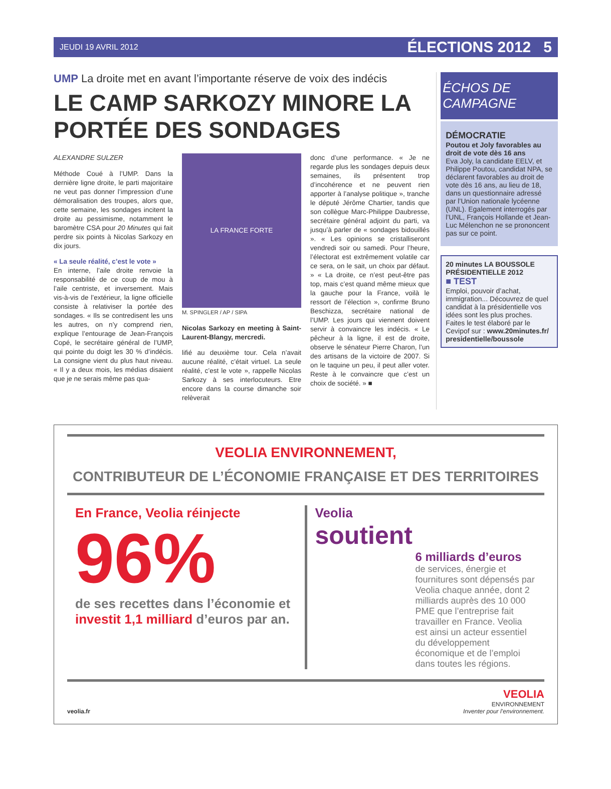JEUDI 19 AVRIL 2012 ÉLECTIONS 2012 5
UMP La droite met en avant l’importante réserve de voix des indécis
LE CAMP SARKOZY MINORE LA PORTÉE DES SONDAGES
ALEXANDRE SULZER
Méthode Coué à l’UMP. Dans la dernière ligne droite, le parti majoritaire ne veut pas donner l’impression d’une démoralisation des troupes, alors que, cette semaine, les sondages incitent la droite au pessimisme, notamment le baromètre CSA pour 20 Minutes qui fait perdre six points à Nicolas Sarkozy en dix jours.
« La seule réalité, c’est le vote »
En interne, l’aile droite renvoie la responsabilité de ce coup de mou à l’aile centriste, et inversement. Mais vis-à-vis de l’extérieur, la ligne officielle consiste à relativiser la portée des sondages. « Ils se contredisent les uns les autres, on n’y comprend rien, explique l’entourage de Jean-François Copé, le secrétaire général de l’UMP, qui pointe du doigt les 30 % d’indécis. La consigne vient du plus haut niveau. « Il y a deux mois, les médias disaient que je ne serais même pas qua-
LA FRANCE FORTE
M. SPINGLER / AP / SIPA
Nicolas Sarkozy en meeting à Saint-Laurent-Blangy, mercredi.
lifié au deuxième tour. Cela n’avait aucune réalité, c’était virtuel. La seule réalité, c’est le vote », rappelle Nicolas Sarkozy à ses interlocuteurs. Etre encore dans la course dimanche soir relèverait
donc d’une performance. « Je ne regarde plus les sondages depuis deux semaines, ils présentent trop d’incohérence et ne peuvent rien apporter à l’analyse politique », tranche le député Jérôme Chartier, tandis que son collègue Marc-Philippe Daubresse, secrétaire général adjoint du parti, va jusqu’à parler de « sondages bidouillés ». « Les opinions se cristalliseront vendredi soir ou samedi. Pour l’heure, l’électorat est extrêmement volatile car ce sera, on le sait, un choix par défaut. » « La droite, ce n’est peut-être pas top, mais c’est quand même mieux que la gauche pour la France, voilà le ressort de l’élection », confirme Bruno Beschizza, secrétaire national de l’UMP. Les jours qui viennent doivent servir à convaincre les indécis. « Le pêcheur à la ligne, il est de droite, observe le sénateur Pierre Charon, l’un des artisans de la victoire de 2007. Si on le taquine un peu, il peut aller voter. Reste à le convaincre que c’est un choix de société. » ■
ÉCHOS DE CAMPAGNE
DÉMOCRATIE
Poutou et Joly favorables au droit de vote dès 16 ans
Eva Joly, la candidate EELV, et Philippe Poutou, candidat NPA, se déclarent favorables au droit de vote dès 16 ans, au lieu de 18, dans un questionnaire adressé par l’Union nationale lycéenne (UNL). Egalement interrogés par l’UNL, François Hollande et Jean-Luc Mélenchon ne se prononcent pas sur ce point.
20 minutes LA BOUSSOLE PRÉSIDENTIELLE 2012
■ TEST
Emploi, pouvoir d’achat, immigration... Découvrez de quel candidat à la présidentielle vos idées sont les plus proches. Faites le test élaboré par le Cevipof sur : www.20minutes.fr/ presidentielle/boussole
VEOLIA ENVIRONNEMENT,
CONTRIBUTEUR DE L’ÉCONOMIE FRANÇAISE ET DES TERRITOIRES
En France, Veolia réinjecte
96%
de ses recettes dans l’économie et investit 1,1 milliard d’euros par an.
Veolia
soutient
6 milliards d’euros
de services, énergie et fournitures sont dépensés par Veolia chaque année, dont 2 milliards auprès des 10 000 PME que l’entreprise fait travailler en France. Veolia est ainsi un acteur essentiel du développement économique et de l’emploi dans toutes les régions.
veolia.fr
VEOLIA
ENVIRONNEMENT
Inventer pour l’environnement.